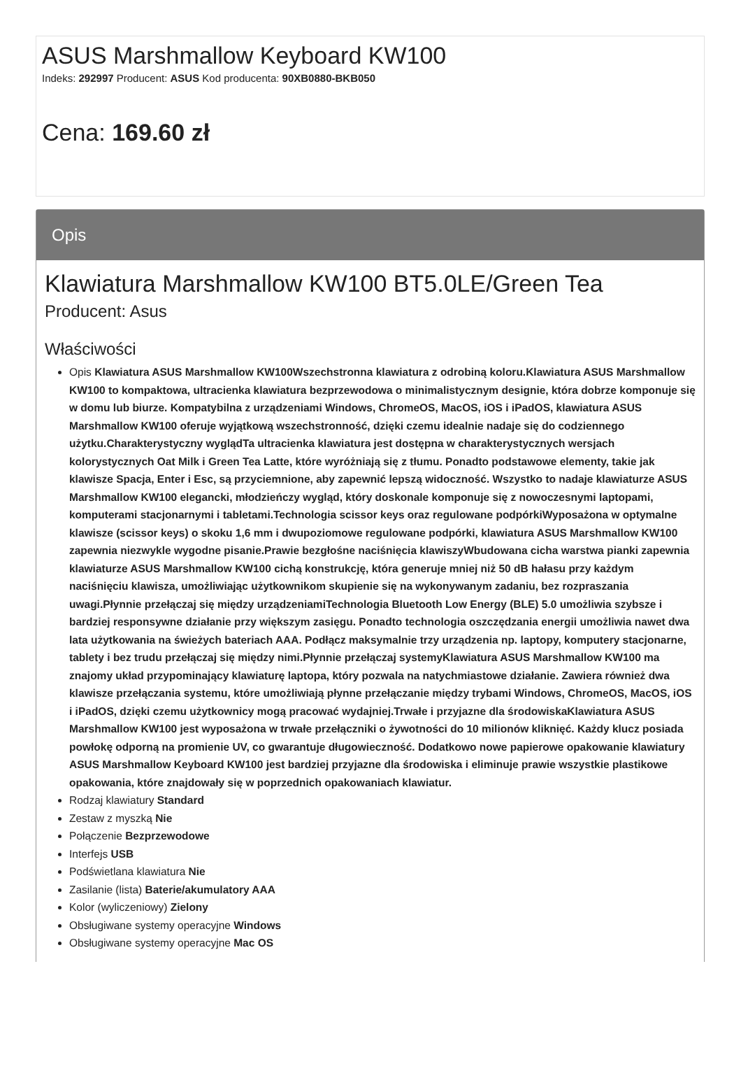ASUS Marshmallow Keyboard KW100
Indeks: 292997 Producent: ASUS Kod producenta: 90XB0880-BKB050
Cena: 169.60 zł
Opis
Klawiatura Marshmallow KW100 BT5.0LE/Green Tea
Producent: Asus
Właściwości
Opis Klawiatura ASUS Marshmallow KW100Wszechstronna klawiatura z odrobiną koloru.Klawiatura ASUS Marshmallow KW100 to kompaktowa, ultracienka klawiatura bezprzewodowa o minimalistycznym designie, która dobrze komponuje się w domu lub biurze. Kompatybilna z urządzeniami Windows, ChromeOS, MacOS, iOS i iPadOS, klawiatura ASUS Marshmallow KW100 oferuje wyjątkową wszechstronność, dzięki czemu idealnie nadaje się do codziennego użytku.Charakterystyczny wyglądTa ultracienka klawiatura jest dostępna w charakterystycznych wersjach kolorystycznych Oat Milk i Green Tea Latte, które wyróżniają się z tłumu. Ponadto podstawowe elementy, takie jak klawisze Spacja, Enter i Esc, są przyciemnione, aby zapewnić lepszą widoczność. Wszystko to nadaje klawiaturze ASUS Marshmallow KW100 elegancki, młodzieńczy wygląd, który doskonale komponuje się z nowoczesnymi laptopami, komputerami stacjonarnymi i tabletami.Technologia scissor keys oraz regulowane podpórkiWyposażona w optymalne klawisze (scissor keys) o skoku 1,6 mm i dwupoziomowe regulowane podpórki, klawiatura ASUS Marshmallow KW100 zapewnia niezwykle wygodne pisanie.Prawie bezgłośne naciśnięcia klawiszyWbudowana cicha warstwa pianki zapewnia klawiaturze ASUS Marshmallow KW100 cichą konstrukcję, która generuje mniej niż 50 dB hałasu przy każdym naciśnięciu klawisza, umożliwiając użytkownikom skupienie się na wykonywanym zadaniu, bez rozpraszania uwagi.Płynnie przełączaj się między urządzeniamiTechnologia Bluetooth Low Energy (BLE) 5.0 umożliwia szybsze i bardziej responsywne działanie przy większym zasięgu. Ponadto technologia oszczędzania energii umożliwia nawet dwa lata użytkowania na świeżych bateriach AAA. Podłącz maksymalnie trzy urządzenia np. laptopy, komputery stacjonarne, tablety i bez trudu przełączaj się między nimi.Płynnie przełączaj systemyKlawiatura ASUS Marshmallow KW100 ma znajomy układ przypominający klawiaturę laptopa, który pozwala na natychmiastowe działanie. Zawiera również dwa klawisze przełączania systemu, które umożliwiają płynne przełączanie między trybami Windows, ChromeOS, MacOS, iOS i iPadOS, dzięki czemu użytkownicy mogą pracować wydajniej.Trwałe i przyjazne dla środowiskaKlawiatura ASUS Marshmallow KW100 jest wyposażona w trwałe przełączniki o żywotności do 10 milionów kliknięć. Każdy klucz posiada powłokę odporną na promienie UV, co gwarantuje długowieczność. Dodatkowo nowe papierowe opakowanie klawiatury ASUS Marshmallow Keyboard KW100 jest bardziej przyjazne dla środowiska i eliminuje prawie wszystkie plastikowe opakowania, które znajdowały się w poprzednich opakowaniach klawiatur.
Rodzaj klawiatury Standard
Zestaw z myszką Nie
Połączenie Bezprzewodowe
Interfejs USB
Podświetlana klawiatura Nie
Zasilanie (lista) Baterie/akumulatory AAA
Kolor (wyliczeniowy) Zielony
Obsługiwane systemy operacyjne Windows
Obsługiwane systemy operacyjne Mac OS